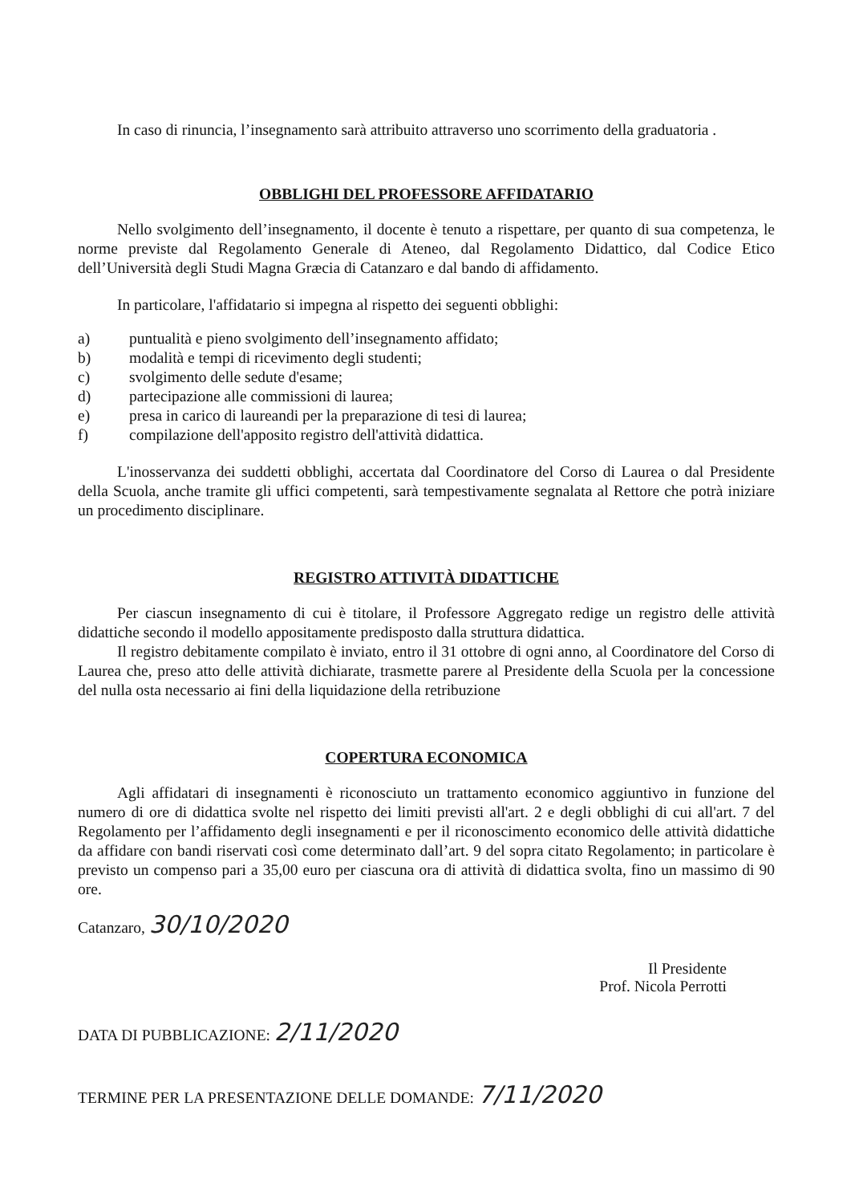In caso di rinuncia, l’insegnamento sarà attribuito attraverso uno scorrimento della graduatoria .
OBBLIGHI DEL PROFESSORE AFFIDATARIO
Nello svolgimento dell’insegnamento, il docente è tenuto a rispettare, per quanto di sua competenza, le norme previste dal Regolamento Generale di Ateneo, dal Regolamento Didattico, dal Codice Etico dell’Università degli Studi Magna Græcia di Catanzaro e dal bando di affidamento.
In particolare, l'affidatario si impegna al rispetto dei seguenti obblighi:
a) puntualità e pieno svolgimento dell’insegnamento affidato;
b) modalità e tempi di ricevimento degli studenti;
c) svolgimento delle sedute d'esame;
d) partecipazione alle commissioni di laurea;
e) presa in carico di laureandi per la preparazione di tesi di laurea;
f) compilazione dell'apposito registro dell'attività didattica.
L'inosservanza dei suddetti obblighi, accertata dal Coordinatore del Corso di Laurea o dal Presidente della Scuola, anche tramite gli uffici competenti, sarà tempestivamente segnalata al Rettore che potrà iniziare un procedimento disciplinare.
REGISTRO ATTIVITÀ DIDATTICHE
Per ciascun insegnamento di cui è titolare, il Professore Aggregato redige un registro delle attività didattiche secondo il modello appositamente predisposto dalla struttura didattica.
Il registro debitamente compilato è inviato, entro il 31 ottobre di ogni anno, al Coordinatore del Corso di Laurea che, preso atto delle attività dichiarate, trasmette parere al Presidente della Scuola per la concessione del nulla osta necessario ai fini della liquidazione della retribuzione
COPERTURA ECONOMICA
Agli affidatari di insegnamenti è riconosciuto un trattamento economico aggiuntivo in funzione del numero di ore di didattica svolte nel rispetto dei limiti previsti all'art. 2 e degli obblighi di cui all'art. 7 del Regolamento per l’affidamento degli insegnamenti e per il riconoscimento economico delle attività didattiche da affidare con bandi riservati così come determinato dall’art. 9 del sopra citato Regolamento; in particolare è previsto un compenso pari a 35,00 euro per ciascuna ora di attività di didattica svolta, fino un massimo di 90 ore.
Catanzaro, 30/10/2020
Il Presidente
Prof. Nicola Perrotti
DATA DI PUBBLICAZIONE: 2/11/2020
TERMINE PER LA PRESENTAZIONE DELLE DOMANDE: 7/11/2020